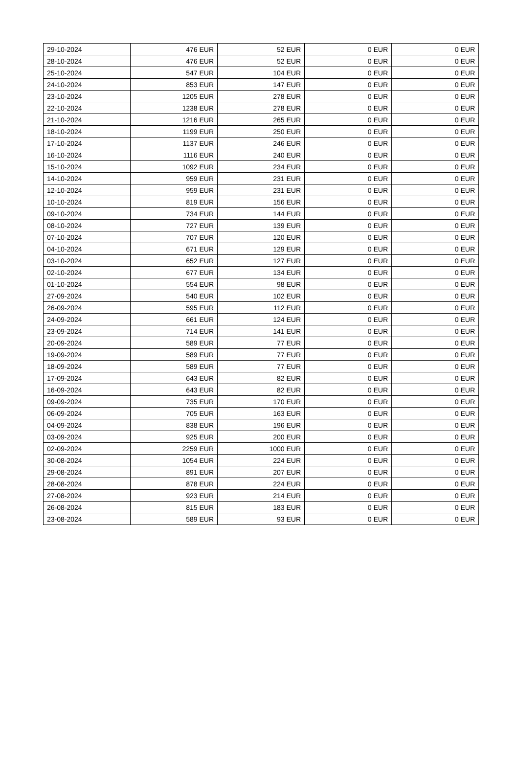| 29-10-2024 | 476 EUR | 52 EUR | 0 EUR | 0 EUR |
| 28-10-2024 | 476 EUR | 52 EUR | 0 EUR | 0 EUR |
| 25-10-2024 | 547 EUR | 104 EUR | 0 EUR | 0 EUR |
| 24-10-2024 | 853 EUR | 147 EUR | 0 EUR | 0 EUR |
| 23-10-2024 | 1205 EUR | 278 EUR | 0 EUR | 0 EUR |
| 22-10-2024 | 1238 EUR | 278 EUR | 0 EUR | 0 EUR |
| 21-10-2024 | 1216 EUR | 265 EUR | 0 EUR | 0 EUR |
| 18-10-2024 | 1199 EUR | 250 EUR | 0 EUR | 0 EUR |
| 17-10-2024 | 1137 EUR | 246 EUR | 0 EUR | 0 EUR |
| 16-10-2024 | 1116 EUR | 240 EUR | 0 EUR | 0 EUR |
| 15-10-2024 | 1092 EUR | 234 EUR | 0 EUR | 0 EUR |
| 14-10-2024 | 959 EUR | 231 EUR | 0 EUR | 0 EUR |
| 12-10-2024 | 959 EUR | 231 EUR | 0 EUR | 0 EUR |
| 10-10-2024 | 819 EUR | 156 EUR | 0 EUR | 0 EUR |
| 09-10-2024 | 734 EUR | 144 EUR | 0 EUR | 0 EUR |
| 08-10-2024 | 727 EUR | 139 EUR | 0 EUR | 0 EUR |
| 07-10-2024 | 707 EUR | 120 EUR | 0 EUR | 0 EUR |
| 04-10-2024 | 671 EUR | 129 EUR | 0 EUR | 0 EUR |
| 03-10-2024 | 652 EUR | 127 EUR | 0 EUR | 0 EUR |
| 02-10-2024 | 677 EUR | 134 EUR | 0 EUR | 0 EUR |
| 01-10-2024 | 554 EUR | 98 EUR | 0 EUR | 0 EUR |
| 27-09-2024 | 540 EUR | 102 EUR | 0 EUR | 0 EUR |
| 26-09-2024 | 595 EUR | 112 EUR | 0 EUR | 0 EUR |
| 24-09-2024 | 661 EUR | 124 EUR | 0 EUR | 0 EUR |
| 23-09-2024 | 714 EUR | 141 EUR | 0 EUR | 0 EUR |
| 20-09-2024 | 589 EUR | 77 EUR | 0 EUR | 0 EUR |
| 19-09-2024 | 589 EUR | 77 EUR | 0 EUR | 0 EUR |
| 18-09-2024 | 589 EUR | 77 EUR | 0 EUR | 0 EUR |
| 17-09-2024 | 643 EUR | 82 EUR | 0 EUR | 0 EUR |
| 16-09-2024 | 643 EUR | 82 EUR | 0 EUR | 0 EUR |
| 09-09-2024 | 735 EUR | 170 EUR | 0 EUR | 0 EUR |
| 06-09-2024 | 705 EUR | 163 EUR | 0 EUR | 0 EUR |
| 04-09-2024 | 838 EUR | 196 EUR | 0 EUR | 0 EUR |
| 03-09-2024 | 925 EUR | 200 EUR | 0 EUR | 0 EUR |
| 02-09-2024 | 2259 EUR | 1000 EUR | 0 EUR | 0 EUR |
| 30-08-2024 | 1054 EUR | 224 EUR | 0 EUR | 0 EUR |
| 29-08-2024 | 891 EUR | 207 EUR | 0 EUR | 0 EUR |
| 28-08-2024 | 878 EUR | 224 EUR | 0 EUR | 0 EUR |
| 27-08-2024 | 923 EUR | 214 EUR | 0 EUR | 0 EUR |
| 26-08-2024 | 815 EUR | 183 EUR | 0 EUR | 0 EUR |
| 23-08-2024 | 589 EUR | 93 EUR | 0 EUR | 0 EUR |